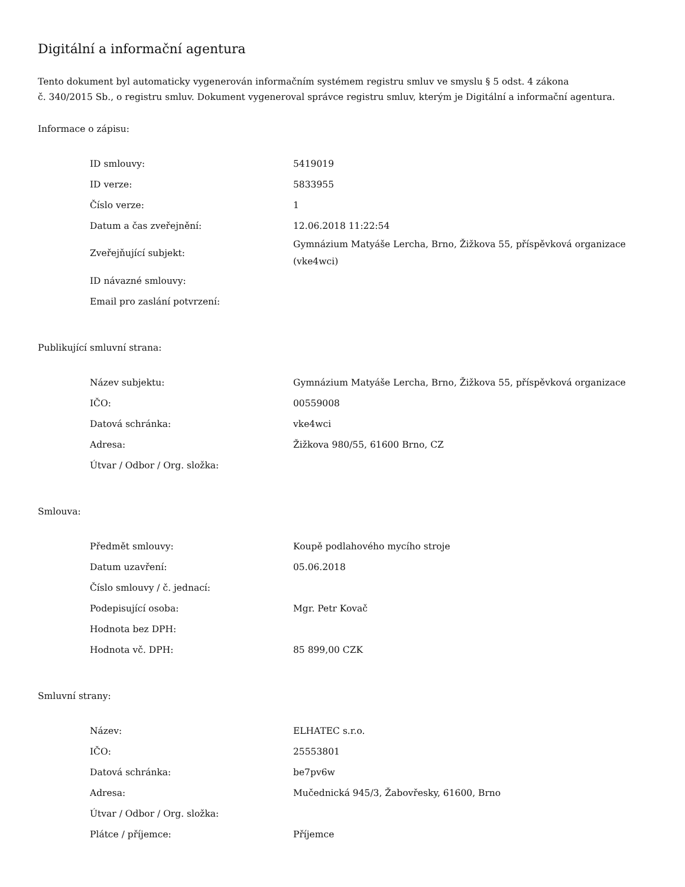Digitální a informační agentura
Tento dokument byl automaticky vygenerován informačním systémem registru smluv ve smyslu § 5 odst. 4 zákona
č. 340/2015 Sb., o registru smluv. Dokument vygeneroval správce registru smluv, kterým je Digitální a informační agentura.
Informace o zápisu:
| ID smlouvy: | 5419019 |
| ID verze: | 5833955 |
| Číslo verze: | 1 |
| Datum a čas zveřejnění: | 12.06.2018 11:22:54 |
| Zveřejňující subjekt: | Gymnázium Matyáše Lercha, Brno, Žižkova 55, příspěvková organizace (vke4wci) |
| ID návazné smlouvy: | |
| Email pro zaslání potvrzení: | |
Publikující smluvní strana:
| Název subjektu: | Gymnázium Matyáše Lercha, Brno, Žižkova 55, příspěvková organizace |
| IČO: | 00559008 |
| Datová schránka: | vke4wci |
| Adresa: | Žižkova 980/55, 61600 Brno, CZ |
| Útvar / Odbor / Org. složka: | |
Smlouva:
| Předmět smlouvy: | Koupě podlahového mycího stroje |
| Datum uzavření: | 05.06.2018 |
| Číslo smlouvy / č. jednací: | |
| Podepisující osoba: | Mgr. Petr Kovač |
| Hodnota bez DPH: | |
| Hodnota vč. DPH: | 85 899,00 CZK |
Smluvní strany:
| Název: | ELHATEC s.r.o. |
| IČO: | 25553801 |
| Datová schránka: | be7pv6w |
| Adresa: | Mučednická 945/3, Žabovřesky, 61600, Brno |
| Útvar / Odbor / Org. složka: | |
| Plátce / příjemce: | Příjemce |